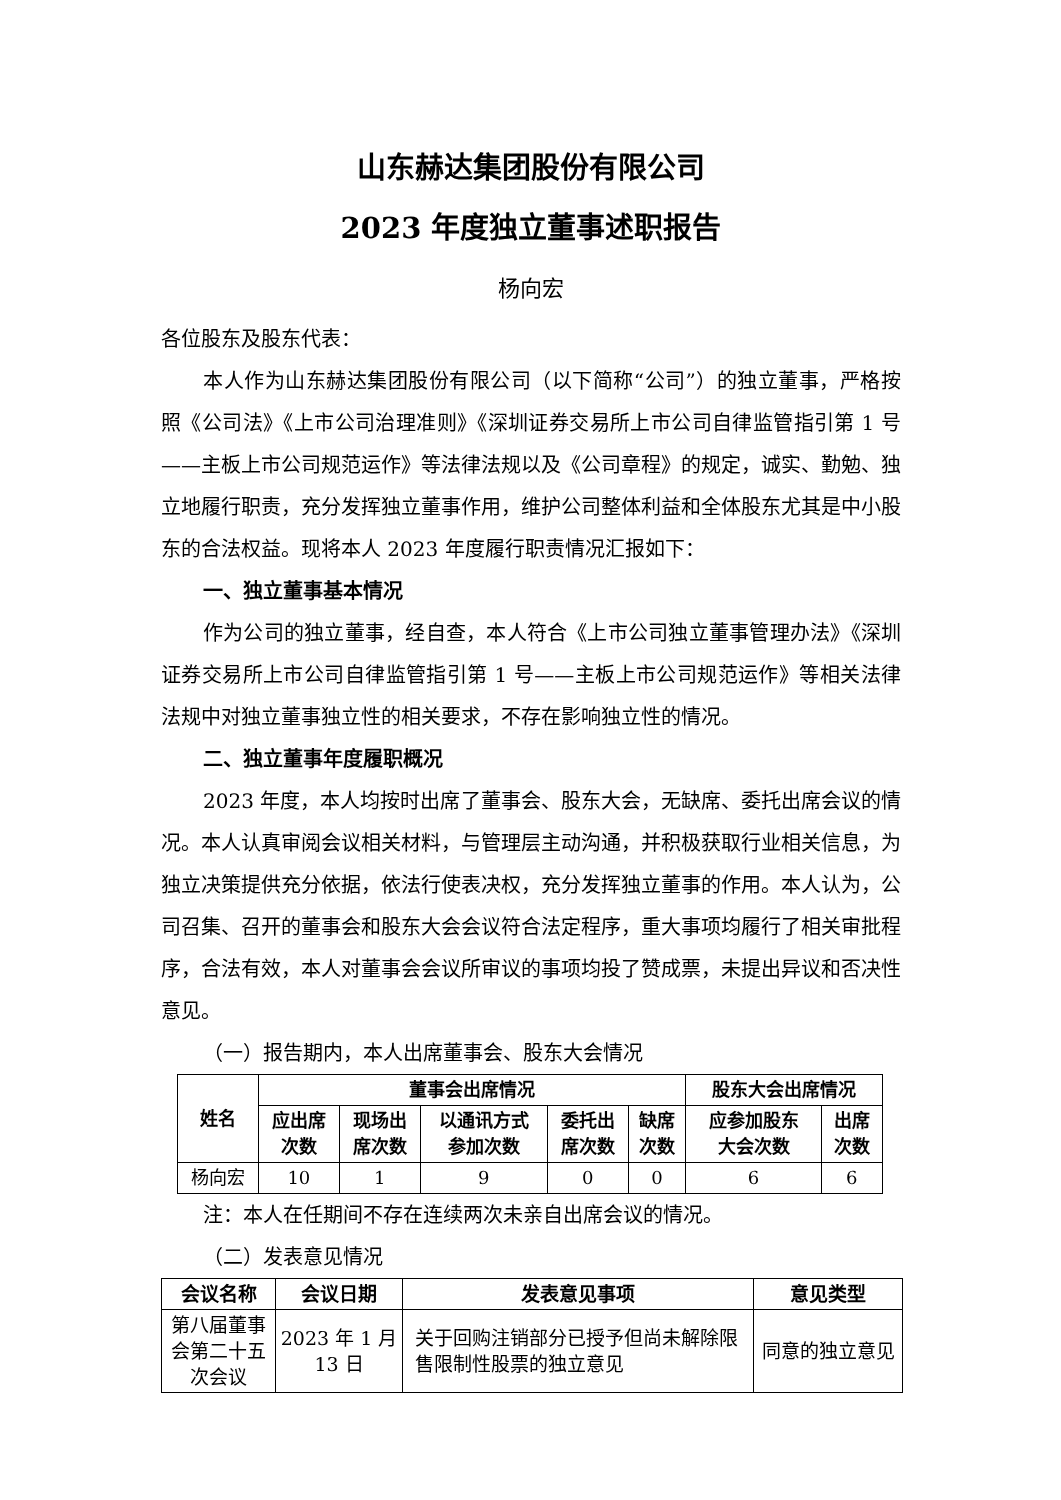山东赫达集团股份有限公司
2023 年度独立董事述职报告
杨向宏
各位股东及股东代表：
本人作为山东赫达集团股份有限公司（以下简称“公司”）的独立董事，严格按照《公司法》《上市公司治理准则》《深圳证券交易所上市公司自律监管指引第 1 号——主板上市公司规范运作》等法律法规以及《公司章程》的规定，诚实、勤勉、独立地履行职责，充分发挥独立董事作用，维护公司整体利益和全体股东尤其是中小股东的合法权益。现将本人 2023 年度履行职责情况汇报如下：
一、独立董事基本情况
作为公司的独立董事，经自查，本人符合《上市公司独立董事管理办法》《深圳证券交易所上市公司自律监管指引第 1 号——主板上市公司规范运作》等相关法律法规中对独立董事独立性的相关要求，不存在影响独立性的情况。
二、独立董事年度履职概况
2023 年度，本人均按时出席了董事会、股东大会，无缺席、委托出席会议的情况。本人认真审阅会议相关材料，与管理层主动沟通，并积极获取行业相关信息，为独立决策提供充分依据，依法行使表决权，充分发挥独立董事的作用。本人认为，公司召集、召开的董事会和股东大会会议符合法定程序，重大事项均履行了相关审批程序，合法有效，本人对董事会会议所审议的事项均投了赞成票，未提出异议和否决性意见。
（一）报告期内，本人出席董事会、股东大会情况
| 姓名 | 董事会出席情况 | | | | | 股东大会出席情况 | |
| --- | --- | --- | --- | --- | --- | --- | --- |
| | 应出席 次数 | 现场出 席次数 | 以通讯方式 参加次数 | 委托出 席次数 | 缺席 次数 | 应参加股东 大会次数 | 出席 次数 |
| 杨向宏 | 10 | 1 | 9 | 0 | 0 | 6 | 6 |
注：本人在任期间不存在连续两次未亲自出席会议的情况。
（二）发表意见情况
| 会议名称 | 会议日期 | 发表意见事项 | 意见类型 |
| --- | --- | --- | --- |
| 第八届董事会第二十五次会议 | 2023 年 1 月 13 日 | 关于回购注销部分已授予但尚未解除限售限制性股票的独立意见 | 同意的独立意见 |